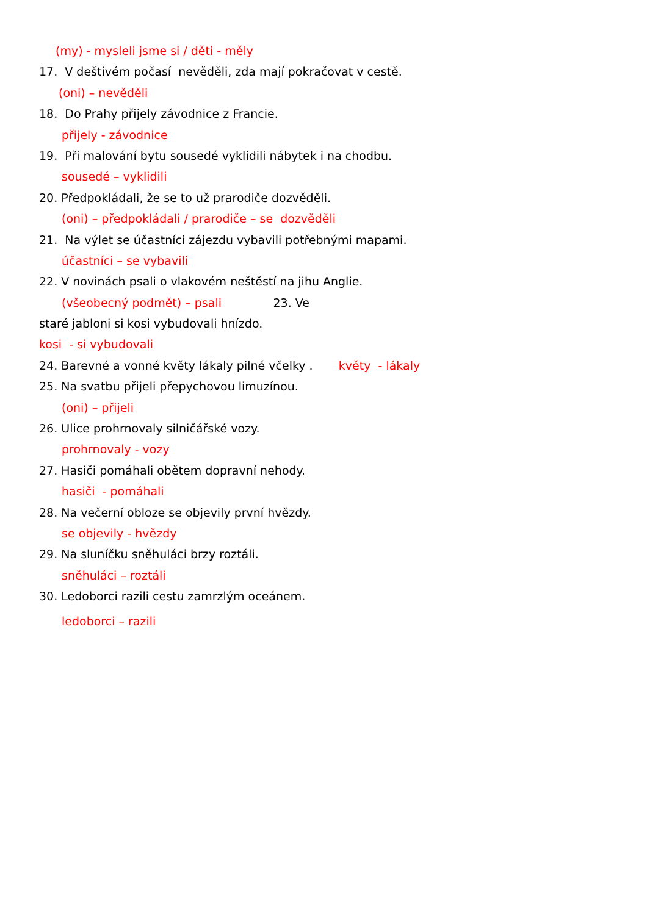(my) - mysleli jsme si / děti - měly
17. V deštivém počasí nevěděli, zda mají pokračovat v cestě.
(oni) – nevěděli
18. Do Prahy přijely závodnice z Francie.
přijely - závodnice
19. Při malování bytu sousedé vyklidili nábytek i na chodbu.
sousedé – vyklidili
20. Předpokládali, že se to už prarodiče dozvěděli.
(oni) – předpokládali / prarodiče – se dozvěděli
21. Na výlet se účastníci zájezdu vybavili potřebnými mapami.
účastníci – se vybavili
22. V novinách psali o vlakovém neštěstí na jihu Anglie.
(všeobecný podmět) – psali 23. Ve
staré jabloni si kosi vybudovali hnízdo.
kosi - si vybudovali
24. Barevné a vonné květy lákaly pilné včelky . květy - lákaly
25. Na svatbu přijeli přepychovou limuzínou.
(oni) – přijeli
26. Ulice prohrnovaly silničářské vozy.
prohrnovaly - vozy
27. Hasiči pomáhali obětem dopravní nehody.
hasiči - pomáhali
28. Na večerní obloze se objevily první hvězdy.
se objevily - hvězdy
29. Na sluníčku sněhuláci brzy roztáli.
sněhuláci – roztáli
30. Ledoborci razili cestu zamrzlým oceánem.
ledoborci – razili